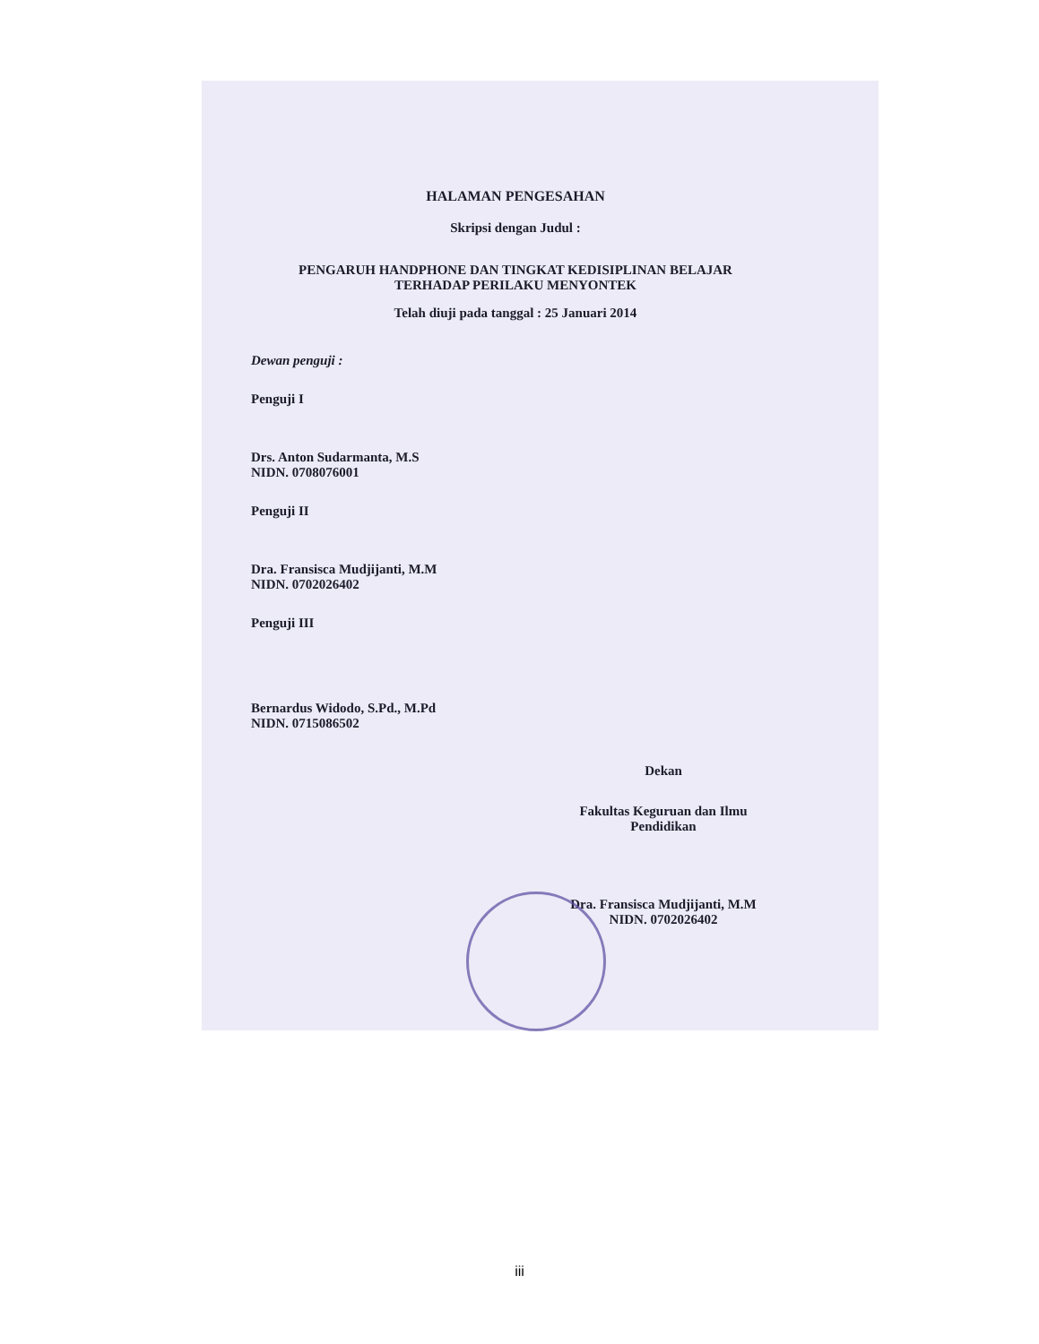HALAMAN PENGESAHAN
Skripsi dengan Judul :
PENGARUH HANDPHONE DAN TINGKAT KEDISIPLINAN BELAJAR
TERHADAP PERILAKU MENYONTEK
Telah diuji pada tanggal : 25 Januari 2014
Dewan penguji :
Penguji I
Drs. Anton Sudarmanta, M.S
NIDN. 0708076001
Penguji II
Dra. Fransisca Mudjijanti, M.M
NIDN. 0702026402
Penguji III
Bernardus Widodo, S.Pd., M.Pd
NIDN. 0715086502
Dekan
Fakultas Keguruan dan Ilmu
Pendidikan
Dra. Fransisca Mudjijanti, M.M
NIDN. 0702026402
iii